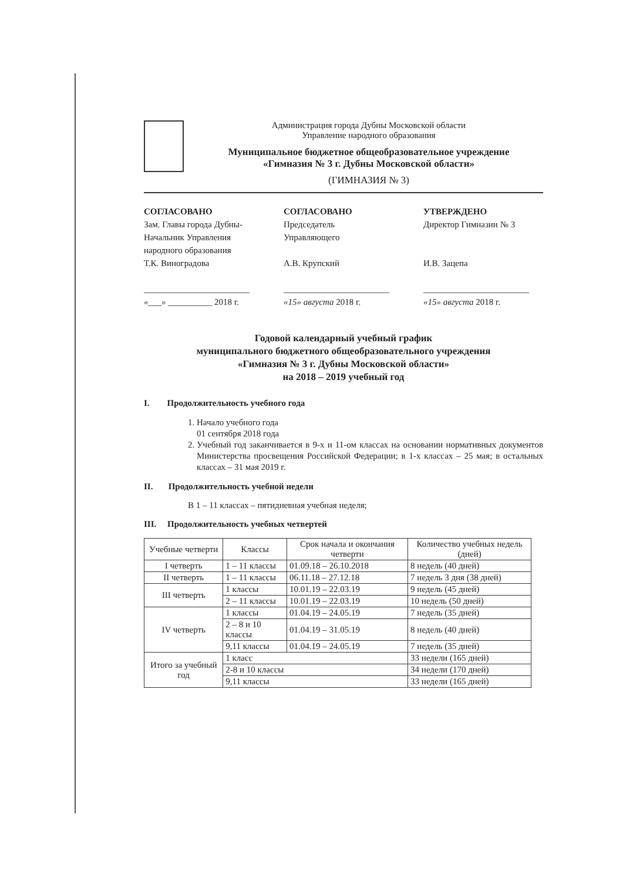Администрация города Дубны Московской области
Управление народного образования
Муниципальное бюджетное общеобразовательное учреждение
«Гимназия № 3 г. Дубны Московской области»
(ГИМНАЗИЯ № 3)
СОГЛАСОВАНО
Зам. Главы города Дубны-
Начальник Управления
народного образования
Т.К. Виноградова
________________________
«___» __________ 2018 г.
СОГЛАСОВАНО
Председатель
Управляющего
А.В. Крупский
________________________
«15» августа 2018 г.
УТВЕРЖДЕНО
Директор Гимназии № 3
И.В. Зацепа
________________________
«15» августа 2018 г.
Годовой календарный учебный график
муниципального бюджетного общеобразовательного учреждения
«Гимназия № 3 г. Дубны Московской области»
на 2018 – 2019 учебный год
I. Продолжительность учебного года
1. Начало учебного года
01 сентября 2018 года
2. Учебный год заканчивается в 9-х и 11-ом классах на основании нормативных документов Министерства просвещения Российской Федерации; в 1-х классах – 25 мая; в остальных классах – 31 мая 2019 г.
II. Продолжительность учебной недели
В 1 – 11 классах – пятидневная учебная неделя;
III. Продолжительность учебных четвертей
| Учебные четверти | Классы | Срок начала и окончания четверти | Количество учебных недель (дней) |
| --- | --- | --- | --- |
| I четверть | 1 – 11 классы | 01.09.18 – 26.10.2018 | 8 недель (40 дней) |
| II четверть | 1 – 11 классы | 06.11.18 – 27.12.18 | 7 недель 3 дня (38 дней) |
| III четверть | 1 классы | 10.01.19 – 22.03.19 | 9 недель (45 дней) |
| | 2 – 11 классы | 10.01.19 – 22.03.19 | 10 недель (50 дней) |
| IV четверть | 1 классы | 01.04.19 – 24.05.19 | 7 недель (35 дней) |
| | 2 – 8 и 10 классы | 01.04.19 – 31.05.19 | 8 недель (40 дней) |
| | 9,11 классы | 01.04.19 – 24.05.19 | 7 недель (35 дней) |
| Итого за учебный год | 1 класс | | 33 недели (165 дней) |
| | 2-8 и 10 классы | | 34 недели (170 дней) |
| | 9,11 классы | | 33 недели (165 дней) |